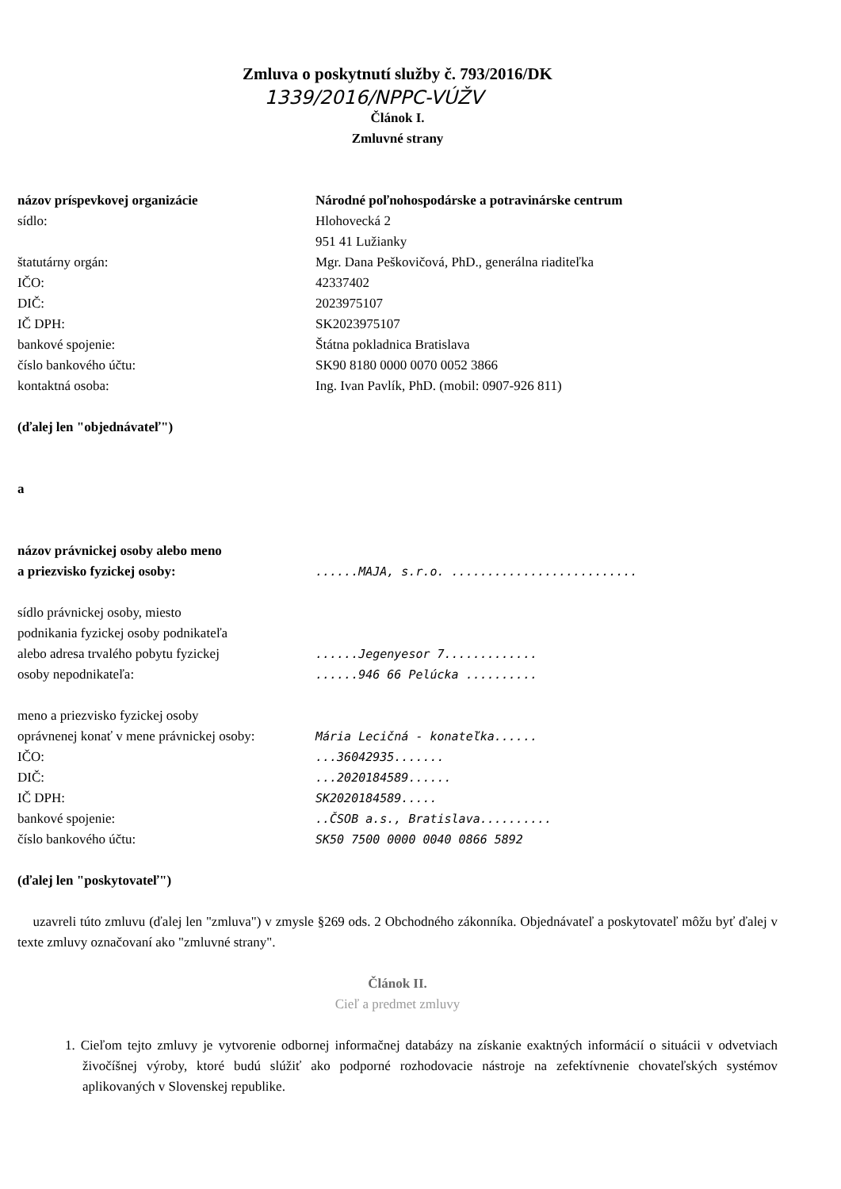Zmluva o poskytnutí služby č. 793/2016/DK
1339/2016/NPPC-VÚŽV
Článok I.
Zmluvné strany
názov príspevkovej organizácie Národné poľnohospodárske a potravinárske centrum
sídlo: Hlohovecká 2
951 41 Lužianky
štatutárny orgán: Mgr. Dana Peškovičová, PhD., generálna riaditeľka
IČO: 42337402
DIČ: 2023975107
IČ DPH: SK2023975107
bankové spojenie: Štátna pokladnica Bratislava
číslo bankového účtu: SK90 8180 0000 0070 0052 3866
kontaktná osoba: Ing. Ivan Pavlík, PhD. (mobil: 0907-926 811)
(ďalej len "objednávateľ")
a
názov právnickej osoby alebo meno
a priezvisko fyzickej osoby:
......MAJA, s.r.o. ..........................
sídlo právnickej osoby, miesto
podnikania fyzickej osoby podnikateľa
alebo adresa trvalého pobytu fyzickej
osoby nepodnikateľa:
......Jegenyesor 7.............
......946 66 Pelúcka ..........
meno a priezvisko fyzickej osoby
oprávnenej konať v mene právnickej osoby:
Mária Lecičná - konateľka......
IČO: ...36042935.......
DIČ: ...2020184589......
IČ DPH: SK2020184589.....
bankové spojenie: ..ČSOB a.s., Bratislava..........
číslo bankového účtu: SK50 7500 0000 0040 0866 5892
(ďalej len "poskytovateľ")
uzavreli túto zmluvu (ďalej len "zmluva") v zmysle §269 ods. 2 Obchodného zákonníka. Objednávateľ a poskytovateľ môžu byť ďalej v texte zmluvy označovaní ako "zmluvné strany".
Článok II.
Cieľ a predmet zmluvy
1. Cieľom tejto zmluvy je vytvorenie odbornej informačnej databázy na získanie exaktných informácií o situácii v odvetviach živočíšnej výroby, ktoré budú slúžiť ako podporné rozhodovacie nástroje na zefektívnenie chovateľských systémov aplikovaných v Slovenskej republike.